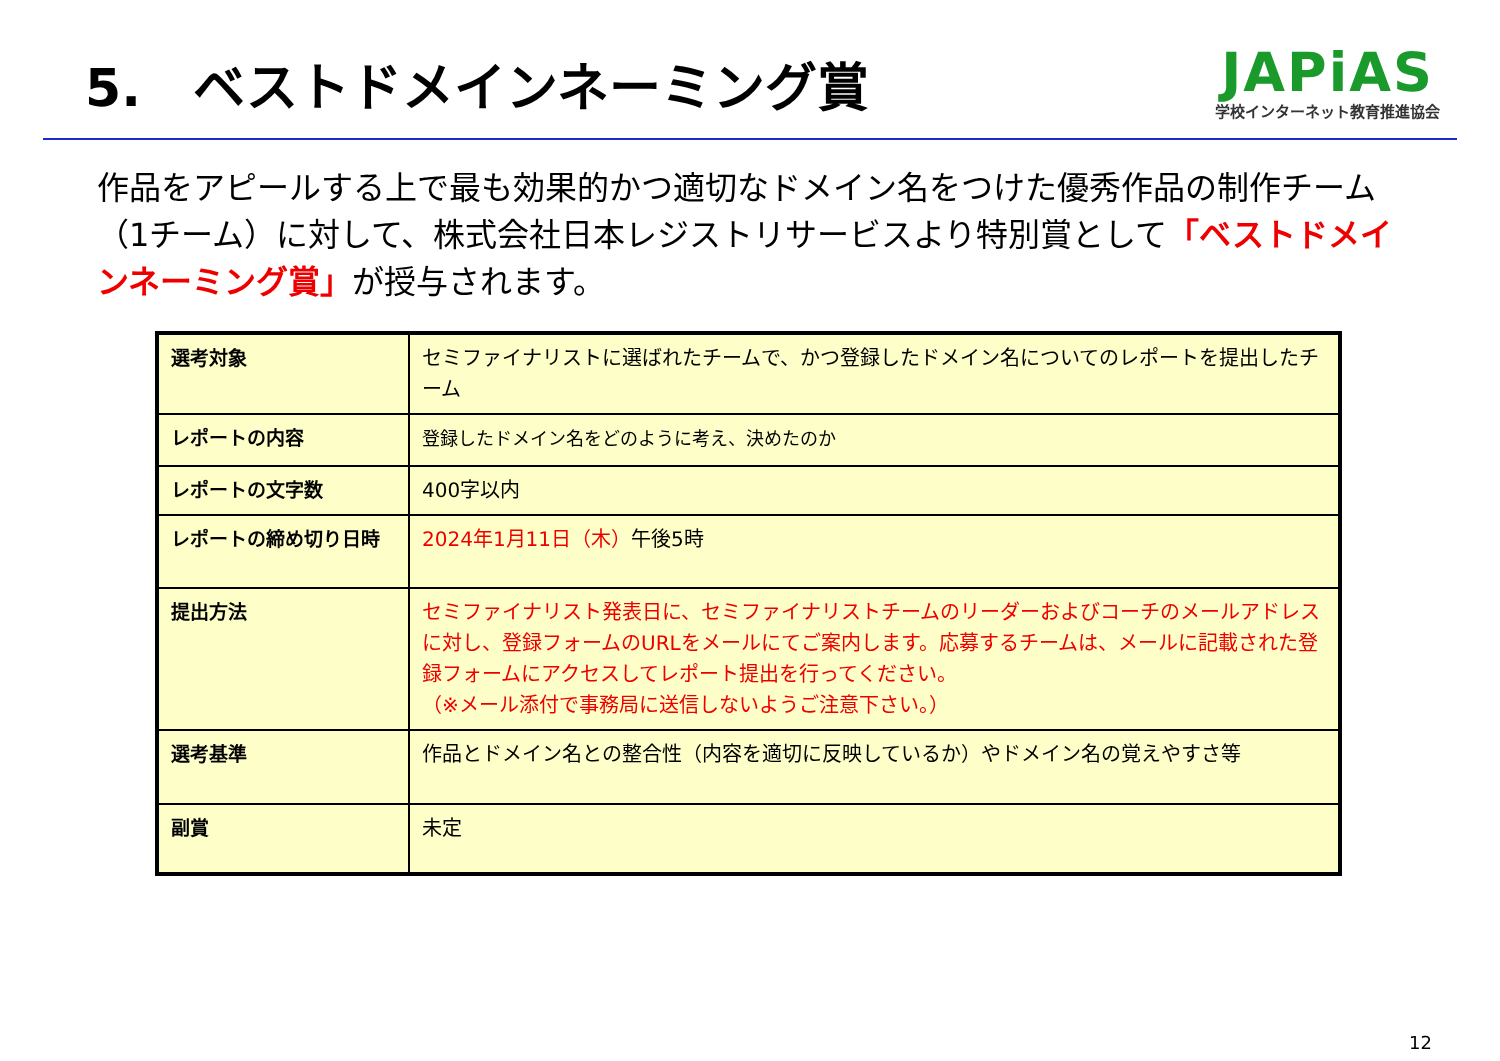5.　ベストドメインネーミング賞
JAPiAS
学校インターネット教育推進協会
作品をアピールする上で最も効果的かつ適切なドメイン名をつけた優秀作品の制作チーム（1チーム）に対して、株式会社日本レジストリサービスより特別賞として「ベストドメインネーミング賞」が授与されます。
| 選考対象 | セミファイナリストに選ばれたチームで、かつ登録したドメイン名についてのレポートを提出したチーム |
| レポートの内容 | 登録したドメイン名をどのように考え、決めたのか |
| レポートの文字数 | 400字以内 |
| レポートの締め切り日時 | 2024年1月11日（木） 午後5時 |
| 提出方法 | セミファイナリスト発表日に、セミファイナリストチームのリーダーおよびコーチのメールアドレスに対し、登録フォームのURLをメールにてご案内します。応募するチームは、メールに記載された登録フォームにアクセスしてレポート提出を行ってください。 （※メール添付で事務局に送信しないようご注意下さい。） |
| 選考基準 | 作品とドメイン名との整合性（内容を適切に反映しているか）やドメイン名の覚えやすさ等 |
| 副賞 | 未定 |
12